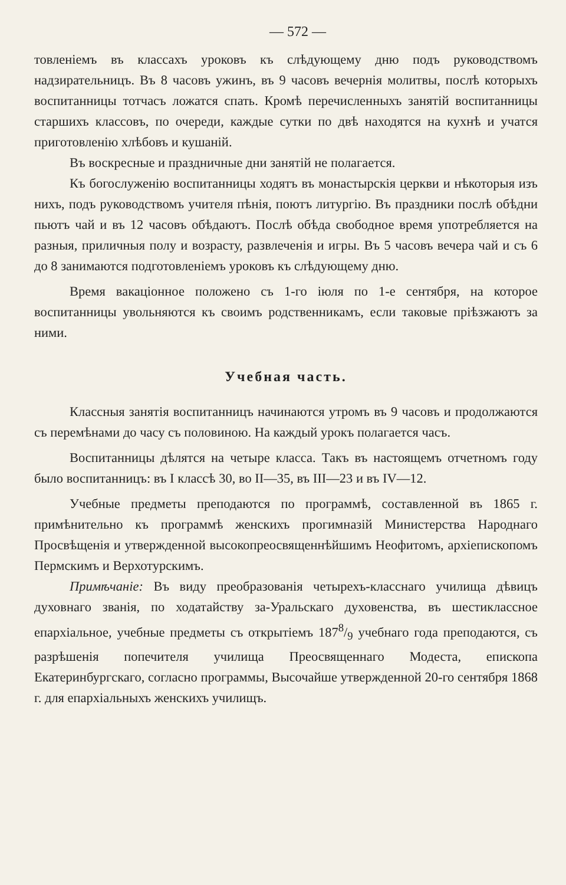— 572 —
товленіемъ въ классахъ уроковъ къ слѣдующему дню подъ руководствомъ надзирательницъ. Въ 8 часовъ ужинъ, въ 9 часовъ вечернія молитвы, послѣ которыхъ воспитанницы тотчасъ ложатся спать. Кромѣ перечисленныхъ занятій воспитанницы старшихъ классовъ, по очереди, каждые сутки по двѣ находятся на кухнѣ и учатся приготовленію хлѣбовъ и кушаній.
Въ воскресные и праздничные дни занятій не полагается.
Къ богослуженію воспитанницы ходятъ въ монастырскія церкви и нѣкоторыя изъ нихъ, подъ руководствомъ учителя пѣнія, поютъ литургію. Въ праздники послѣ обѣдни пьютъ чай и въ 12 часовъ обѣдаютъ. Послѣ обѣда свободное время употребляется на разныя, приличныя полу и возрасту, развлеченія и игры. Въ 5 часовъ вечера чай и съ 6 до 8 занимаются подготовленіемъ уроковъ къ слѣдующему дню.
Время вакаціонное положено съ 1-го іюля по 1-е сентября, на которое воспитанницы увольняются къ своимъ родственникамъ, если таковые пріѣзжаютъ за ними.
Учебная часть.
Классныя занятія воспитанницъ начинаются утромъ въ 9 часовъ и продолжаются съ перемѣнами до часу съ половиною. На каждый урокъ полагается часъ.
Воспитанницы дѣлятся на четыре класса. Такъ въ настоящемъ отчетномъ году было воспитанницъ: въ I классѣ 30, во II—35, въ III—23 и въ IV—12.
Учебные предметы преподаются по программѣ, составленной въ 1865 г. примѣнительно къ программѣ женскихъ прогимназій Министерства Народнаго Просвѣщенія и утвержденной высокопреосвященнѣйшимъ Неофитомъ, архіепископомъ Пермскимъ и Верхотурскимъ.
Примѣчаніе: Въ виду преобразованія четырехъ-класснаго училища дѣвицъ духовнаго званія, по ходатайству за-Уральскаго духовенства, въ шестиклассное епархіальное, учебные предметы съ открытіемъ 1878/9 учебнаго года преподаются, съ разрѣшенія попечителя училища Преосвященнаго Модеста, епископа Екатеринбургскаго, согласно программы, Высочайше утвержденной 20-го сентября 1868 г. для епархіальныхъ женскихъ училищъ.